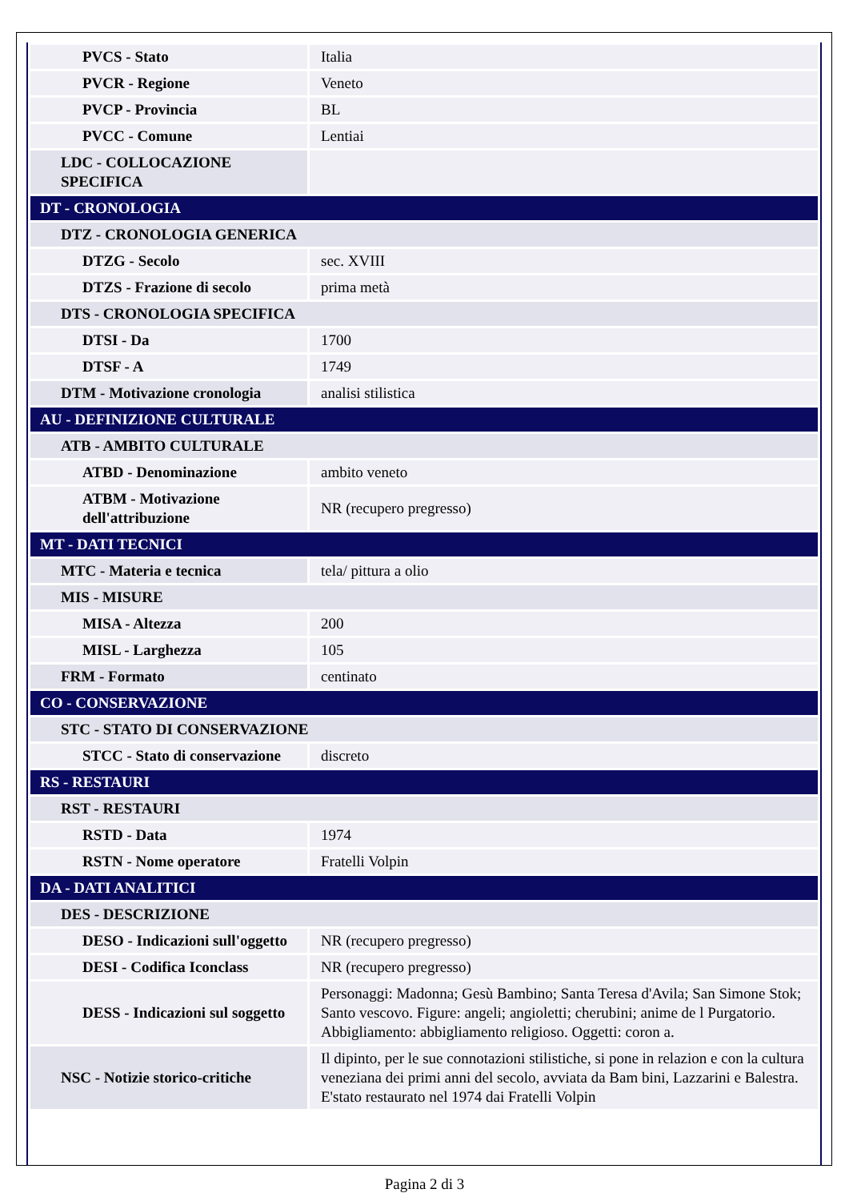| PVCS - Stato | Italia |
| PVCR - Regione | Veneto |
| PVCP - Provincia | BL |
| PVCC - Comune | Lentiai |
| LDC - COLLOCAZIONE SPECIFICA | |
| DT - CRONOLOGIA | |
| DTZ - CRONOLOGIA GENERICA | |
| DTZG - Secolo | sec. XVIII |
| DTZS - Frazione di secolo | prima metà |
| DTS - CRONOLOGIA SPECIFICA | |
| DTSI - Da | 1700 |
| DTSF - A | 1749 |
| DTM - Motivazione cronologia | analisi stilistica |
| AU - DEFINIZIONE CULTURALE | |
| ATB - AMBITO CULTURALE | |
| ATBD - Denominazione | ambito veneto |
| ATBM - Motivazione dell'attribuzione | NR (recupero pregresso) |
| MT - DATI TECNICI | |
| MTC - Materia e tecnica | tela/ pittura a olio |
| MIS - MISURE | |
| MISA - Altezza | 200 |
| MISL - Larghezza | 105 |
| FRM - Formato | centinato |
| CO - CONSERVAZIONE | |
| STC - STATO DI CONSERVAZIONE | |
| STCC - Stato di conservazione | discreto |
| RS - RESTAURI | |
| RST - RESTAURI | |
| RSTD - Data | 1974 |
| RSTN - Nome operatore | Fratelli Volpin |
| DA - DATI ANALITICI | |
| DES - DESCRIZIONE | |
| DESO - Indicazioni sull'oggetto | NR (recupero pregresso) |
| DESI - Codifica Iconclass | NR (recupero pregresso) |
| DESS - Indicazioni sul soggetto | Personaggi: Madonna; Gesù Bambino; Santa Teresa d'Avila; San Simone Stok; Santo vescovo. Figure: angeli; angioletti; cherubini; anime de l Purgatorio. Abbigliamento: abbigliamento religioso. Oggetti: coron a. |
| NSC - Notizie storico-critiche | Il dipinto, per le sue connotazioni stilistiche, si pone in relazion e con la cultura veneziana dei primi anni del secolo, avviata da Bam bini, Lazzarini e Balestra. E'stato restaurato nel 1974 dai Fratelli Volpin |
Pagina 2 di 3